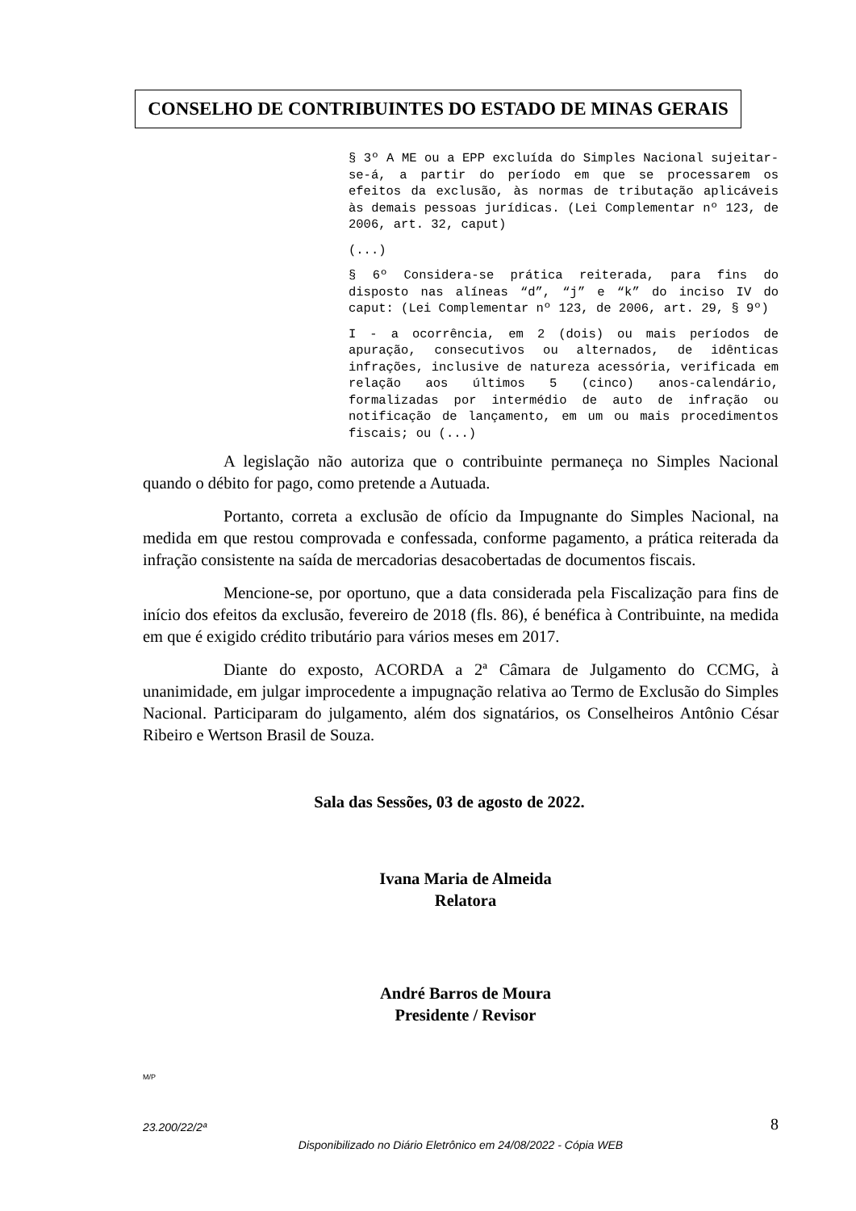CONSELHO DE CONTRIBUINTES DO ESTADO DE MINAS GERAIS
§ 3º A ME ou a EPP excluída do Simples Nacional sujeitar-se-á, a partir do período em que se processarem os efeitos da exclusão, às normas de tributação aplicáveis às demais pessoas jurídicas. (Lei Complementar nº 123, de 2006, art. 32, caput)
(...)
§ 6º Considera-se prática reiterada, para fins do disposto nas alíneas “d”, “j” e “k” do inciso IV do caput: (Lei Complementar nº 123, de 2006, art. 29, § 9º)
I - a ocorrência, em 2 (dois) ou mais períodos de apuração, consecutivos ou alternados, de idênticas infrações, inclusive de natureza acessória, verificada em relação aos últimos 5 (cinco) anos-calendário, formalizadas por intermédio de auto de infração ou notificação de lançamento, em um ou mais procedimentos fiscais; ou (...)
A legislação não autoriza que o contribuinte permaneça no Simples Nacional quando o débito for pago, como pretende a Autuada.
Portanto, correta a exclusão de ofício da Impugnante do Simples Nacional, na medida em que restou comprovada e confessada, conforme pagamento, a prática reiterada da infração consistente na saída de mercadorias desacobertadas de documentos fiscais.
Mencione-se, por oportuno, que a data considerada pela Fiscalização para fins de início dos efeitos da exclusão, fevereiro de 2018 (fls. 86), é benéfica à Contribuinte, na medida em que é exigido crédito tributário para vários meses em 2017.
Diante do exposto, ACORDA a 2ª Câmara de Julgamento do CCMG, à unanimidade, em julgar improcedente a impugnação relativa ao Termo de Exclusão do Simples Nacional. Participaram do julgamento, além dos signatários, os Conselheiros Antônio César Ribeiro e Wertson Brasil de Souza.
Sala das Sessões, 03 de agosto de 2022.
Ivana Maria de Almeida
Relatora
André Barros de Moura
Presidente / Revisor
M/P
23.200/22/2ª 8
Disponibilizado no Diário Eletrônico em 24/08/2022 - Cópia WEB